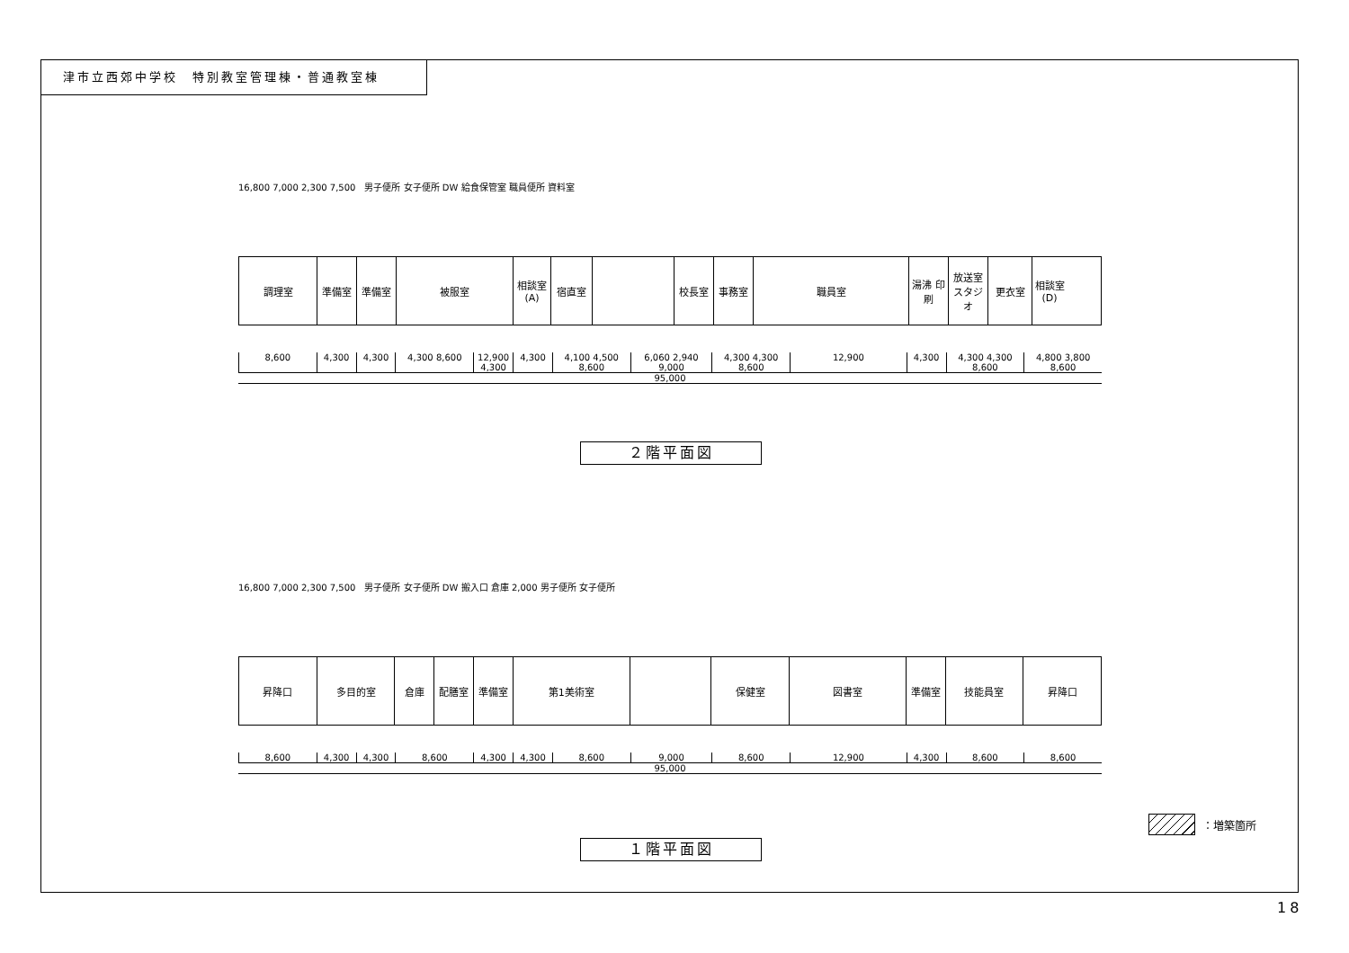津市立西郊中学校　特別教室管理棟・普通教室棟
16,800 7,000 2,300 7,500　男子便所 女子便所 DW 給食保管室 職員便所 資料室
調理室 準備室 準備室 被服室 相談室(A)
宿直室 校長室 事務室 職員室 湯沸 印刷
放送室 スタジオ
更衣室 相談室(D)
8,600 4,300 4,300 4,300 8,600 12,900 4,300 4,300 4,100 4,500 8,600 6,060 2,940 9,000 4,300 4,300 8,600 12,900 4,300 4,300 4,300 8,600 4,800 3,800 8,600
95,000
２階平面図
16,800 7,000 2,300 7,500　男子便所 女子便所 DW 搬入口 倉庫 2,000 男子便所 女子便所
昇降口 多目的室 倉庫 配膳室 準備室 第1美術室 保健室 図書室 準備室 技能員室 昇降口
8,600 4,300 4,300 8,600 4,300 4,300 8,600 9,000 8,600 12,900 4,300 8,600 8,600
95,000
：増築箇所
１階平面図
18